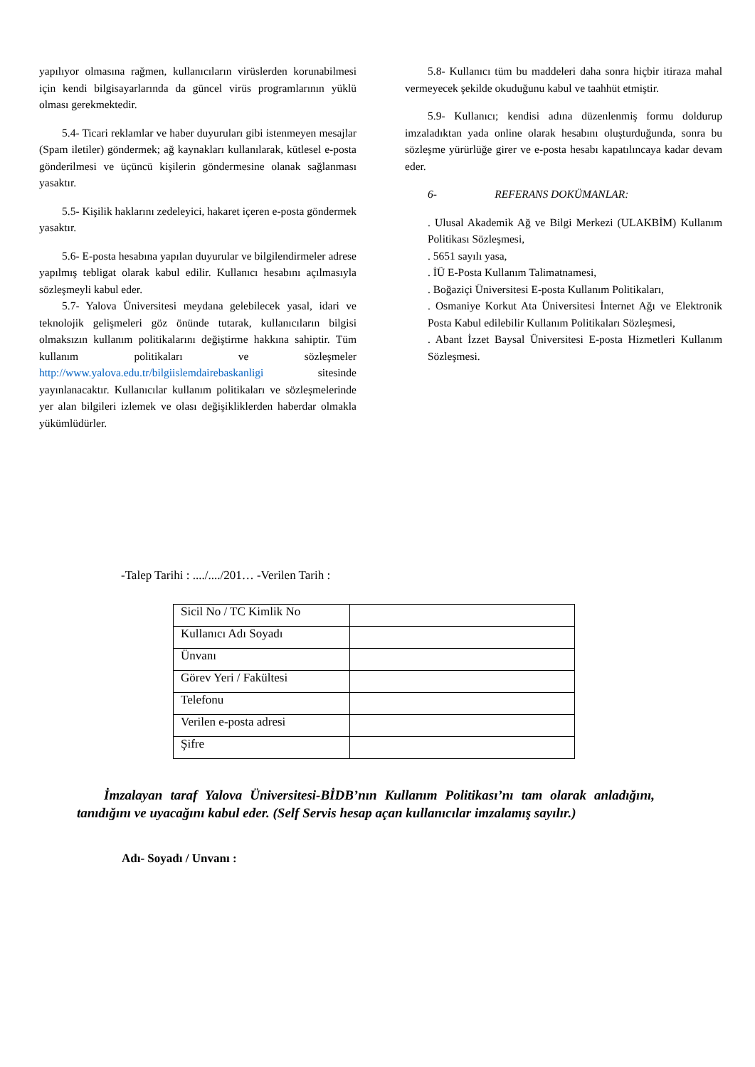yapılıyor olmasına rağmen, kullanıcıların virüslerden korunabilmesi için kendi bilgisayarlarında da güncel virüs programlarının yüklü olması gerekmektedir.
5.4- Ticari reklamlar ve haber duyuruları gibi istenmeyen mesajlar (Spam iletiler) göndermek; ağ kaynakları kullanılarak, kütlesel e-posta gönderilmesi ve üçüncü kişilerin göndermesine olanak sağlanması yasaktır.
5.5- Kişilik haklarını zedeleyici, hakaret içeren e-posta göndermek yasaktır.
5.6- E-posta hesabına yapılan duyurular ve bilgilendirmeler adrese yapılmış tebligat olarak kabul edilir. Kullanıcı hesabını açılmasıyla sözleşmeyli kabul eder.
5.7- Yalova Üniversitesi meydana gelebilecek yasal, idari ve teknolojik gelişmeleri göz önünde tutarak, kullanıcıların bilgisi olmaksızın kullanım politikalarını değiştirme hakkına sahiptir. Tüm kullanım politikaları ve sözleşmeler http://www.yalova.edu.tr/bilgiislemdairebaskanligi sitesinde yayınlanacaktır. Kullanıcılar kullanım politikaları ve sözleşmelerinde yer alan bilgileri izlemek ve olası değişikliklerden haberdar olmakla yükümlüdürler.
5.8- Kullanıcı tüm bu maddeleri daha sonra hiçbir itiraza mahal vermeyecek şekilde okuduğunu kabul ve taahhüt etmiştir.
5.9- Kullanıcı; kendisi adına düzenlenmiş formu doldurup imzaladıktan yada online olarak hesabını oluşturduğunda, sonra bu sözleşme yürürlüğe girer ve e-posta hesabı kapatılıncaya kadar devam eder.
6- REFERANS DOKÜMANLAR:
. Ulusal Akademik Ağ ve Bilgi Merkezi (ULAKBİM) Kullanım Politikası Sözleşmesi,
. 5651 sayılı yasa,
. İÜ E-Posta Kullanım Talimatnamesi,
. Boğaziçi Üniversitesi E-posta Kullanım Politikaları,
. Osmaniye Korkut Ata Üniversitesi İnternet Ağı ve Elektronik Posta Kabul edilebilir Kullanım Politikaları Sözleşmesi,
. Abant İzzet Baysal Üniversitesi E-posta Hizmetleri Kullanım Sözleşmesi.
-Talep Tarihi : ..../..../201… -Verilen Tarih :
| Sicil No / TC Kimlik No | |
| Kullanıcı Adı Soyadı | |
| Ünvanı | |
| Görev Yeri / Fakültesi | |
| Telefonu | |
| Verilen e-posta adresi | |
| Şifre | |
İmzalayan taraf Yalova Üniversitesi-BİDB’nın Kullanım Politikası’nı tam olarak anladığını, tanıdığını ve uyacağını kabul eder. (Self Servis hesap açan kullanıcılar imzalamış sayılır.)
Adı- Soyadı / Unvanı :